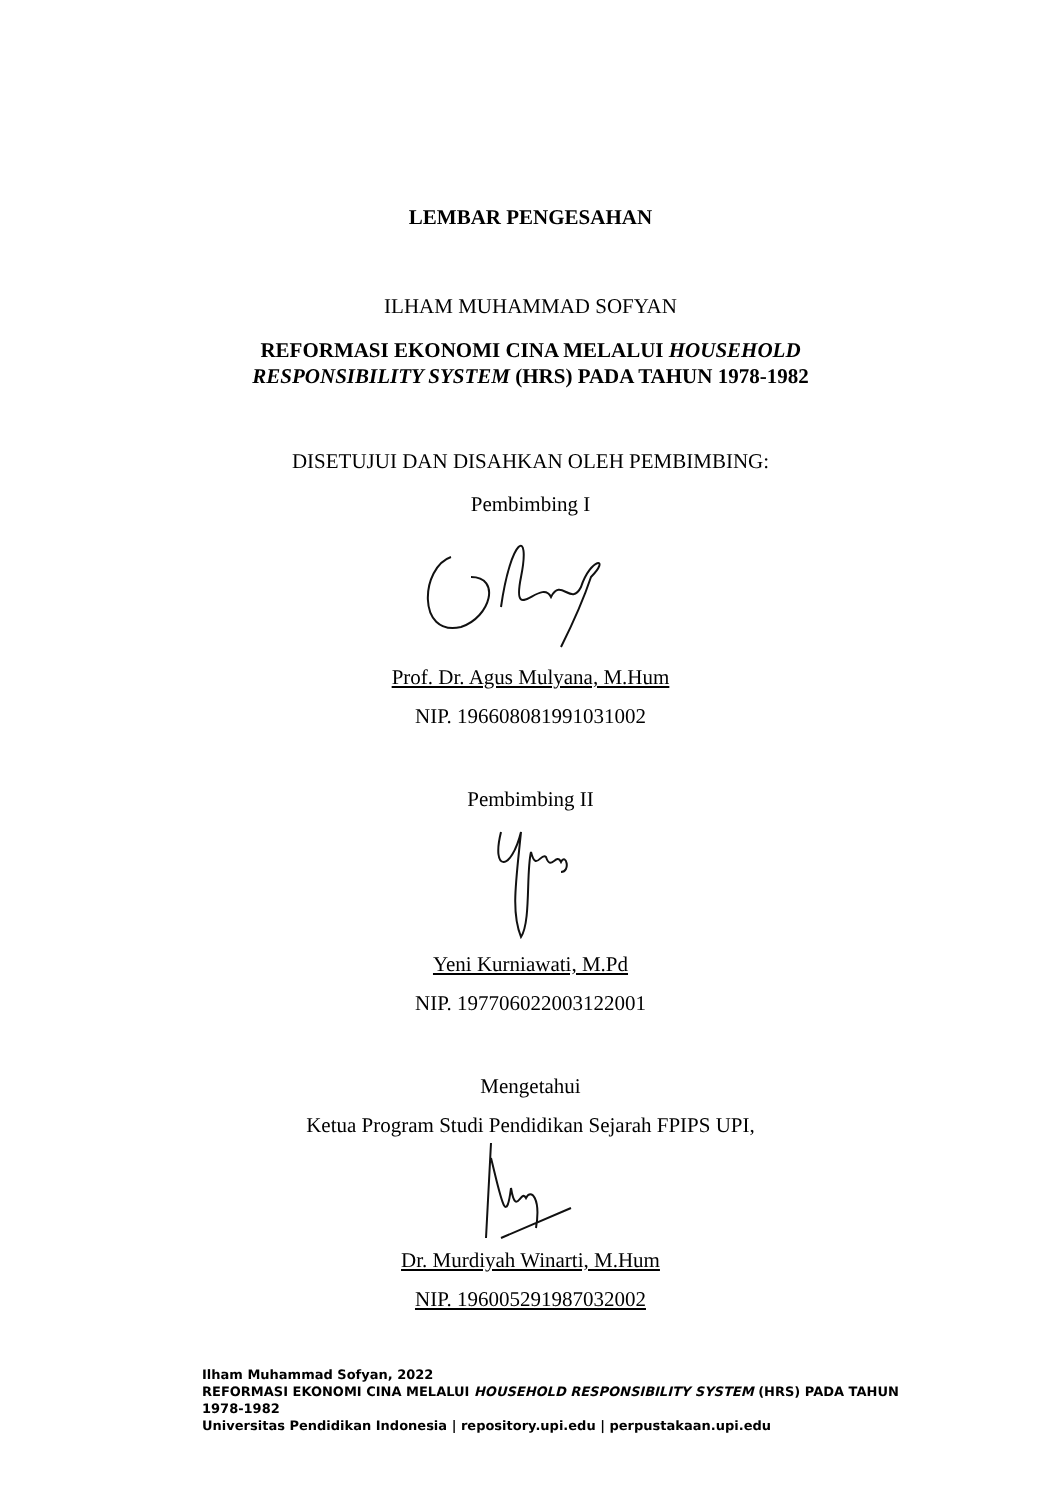LEMBAR PENGESAHAN
ILHAM MUHAMMAD SOFYAN
REFORMASI EKONOMI CINA MELALUI HOUSEHOLD
RESPONSIBILITY SYSTEM (HRS) PADA TAHUN 1978-1982
DISETUJUI DAN DISAHKAN OLEH PEMBIMBING:
Pembimbing I
Prof. Dr. Agus Mulyana, M.Hum
NIP. 196608081991031002
Pembimbing II
Yeni Kurniawati, M.Pd
NIP. 197706022003122001
Mengetahui
Ketua Program Studi Pendidikan Sejarah FPIPS UPI,
Dr. Murdiyah Winarti, M.Hum
NIP. 196005291987032002
Ilham Muhammad Sofyan, 2022
REFORMASI EKONOMI CINA MELALUI HOUSEHOLD RESPONSIBILITY SYSTEM (HRS) PADA TAHUN 1978-1982
Universitas Pendidikan Indonesia | repository.upi.edu | perpustakaan.upi.edu